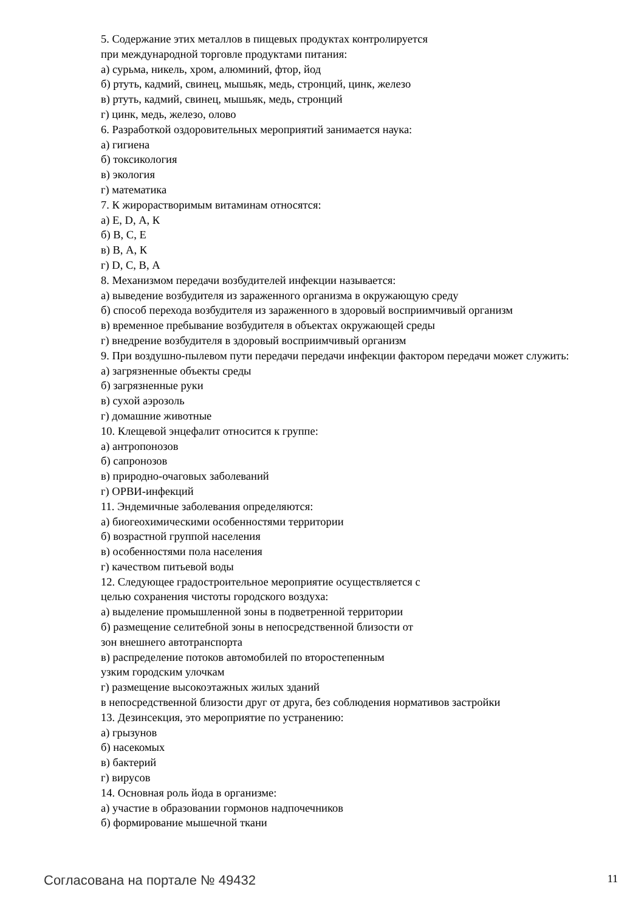5. Содержание этих металлов в пищевых продуктах контролируется
при международной торговле продуктами питания:
а) сурьма, никель, хром, алюминий, фтор, йод
б) ртуть, кадмий, свинец, мышьяк, медь, стронций, цинк, железо
в) ртуть, кадмий, свинец, мышьяк, медь, стронций
г) цинк, медь, железо, олово
6. Разработкой оздоровительных мероприятий занимается наука:
а) гигиена
б) токсикология
в) экология
г) математика
7. К жирорастворимым витаминам относятся:
а) Е, D, А, К
б) В, С, Е
в) В, А, К
г) D, С, В, А
8. Механизмом передачи возбудителей инфекции называется:
а) выведение возбудителя из зараженного организма в окружающую среду
б) способ перехода возбудителя из зараженного в здоровый восприимчивый организм
в) временное пребывание возбудителя в объектах окружающей среды
г) внедрение возбудителя в здоровый восприимчивый организм
9. При воздушно-пылевом пути передачи передачи инфекции фактором передачи может служить:
а) загрязненные объекты среды
б) загрязненные руки
в) сухой аэрозоль
г) домашние животные
10. Клещевой энцефалит относится к группе:
а) антропонозов
б) сапронозов
в) природно-очаговых заболеваний
г) ОРВИ-инфекций
11. Эндемичные заболевания определяются:
а) биогеохимическими особенностями территории
б) возрастной группой населения
в) особенностями пола населения
г) качеством питьевой воды
12. Следующее градостроительное мероприятие осуществляется с
целью сохранения чистоты городского воздуха:
а) выделение промышленной зоны в подветренной территории
б) размещение селитебной зоны в непосредственной близости от
зон внешнего автотранспорта
в) распределение потоков автомобилей по второстепенным
узким городским улочкам
г) размещение высокоэтажных жилых зданий
в непосредственной близости друг от друга, без соблюдения нормативов застройки
13. Дезинсекция, это мероприятие по устранению:
а) грызунов
б) насекомых
в) бактерий
г) вирусов
14. Основная роль йода в организме:
а) участие в образовании гормонов надпочечников
б) формирование мышечной ткани
Согласована на портале № 49432 11